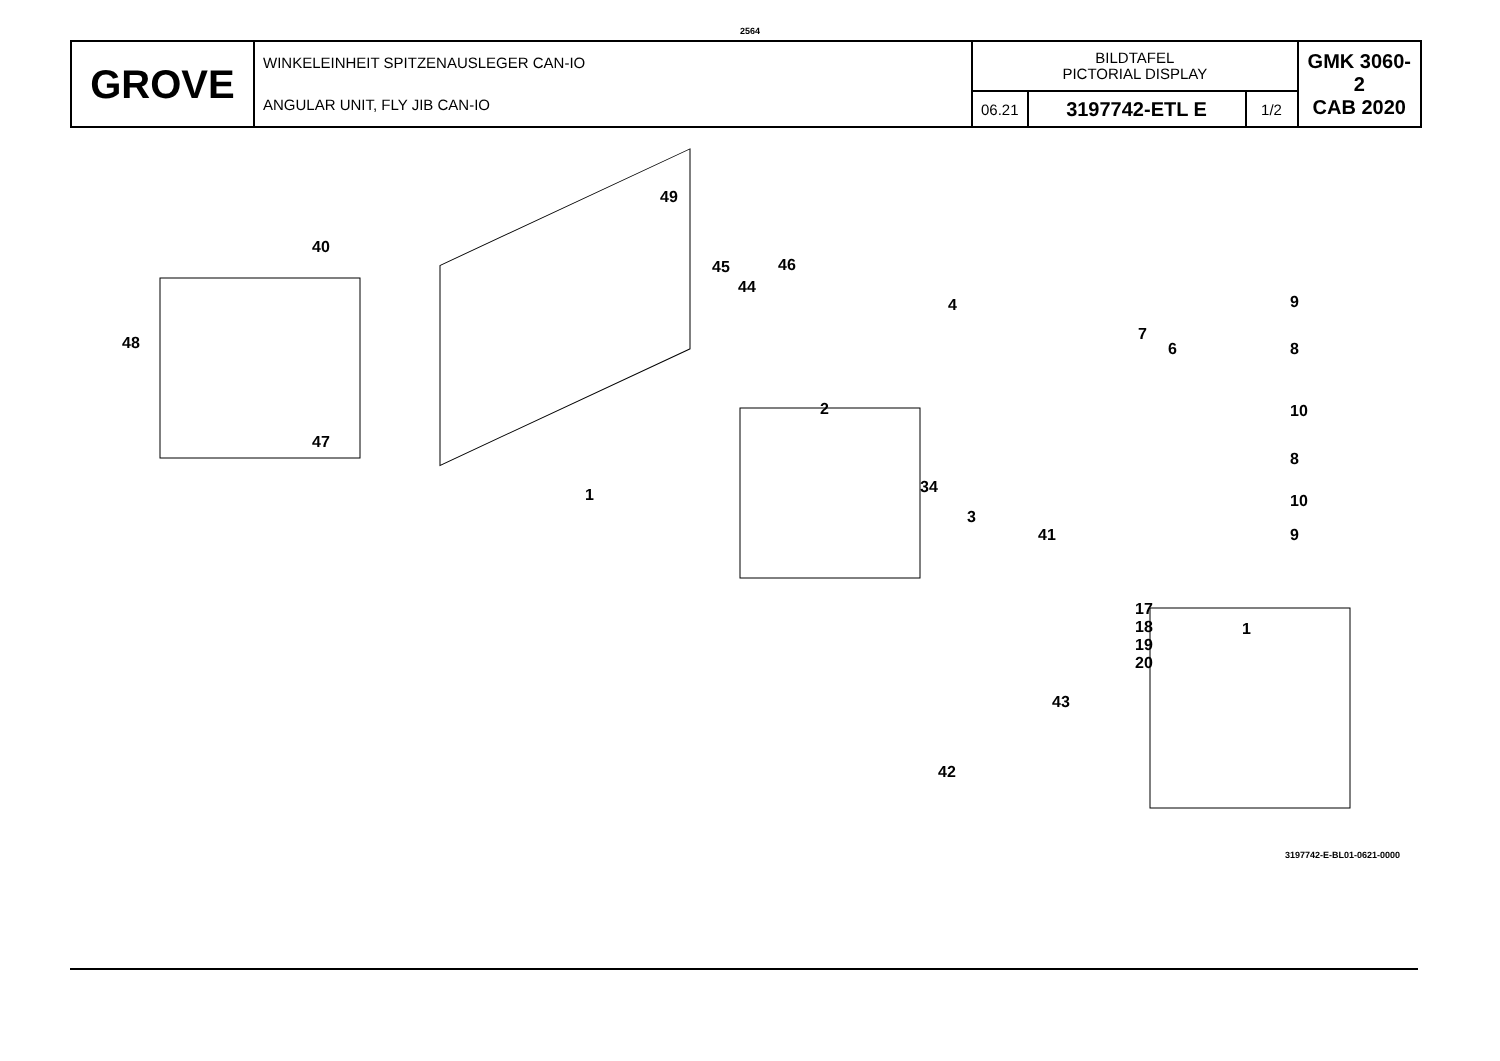2564
| GROVE | WINKELEINHEIT SPITZENAUSLEGER CAN-IO ANGULAR UNIT, FLY JIB CAN-IO | BILDTAFEL PICTORIAL DISPLAY | | | GMK 3060-2 CAB 2020 |
| | | 06.21 | 3197742-ETL E | 1/2 | |
49
40
45 46
44
4
48
9
7
6 8
2 10
47
8
1 34
10
3
41 9
17
18
19
20
1
43
42
3197742-E-BL01-0621-0000